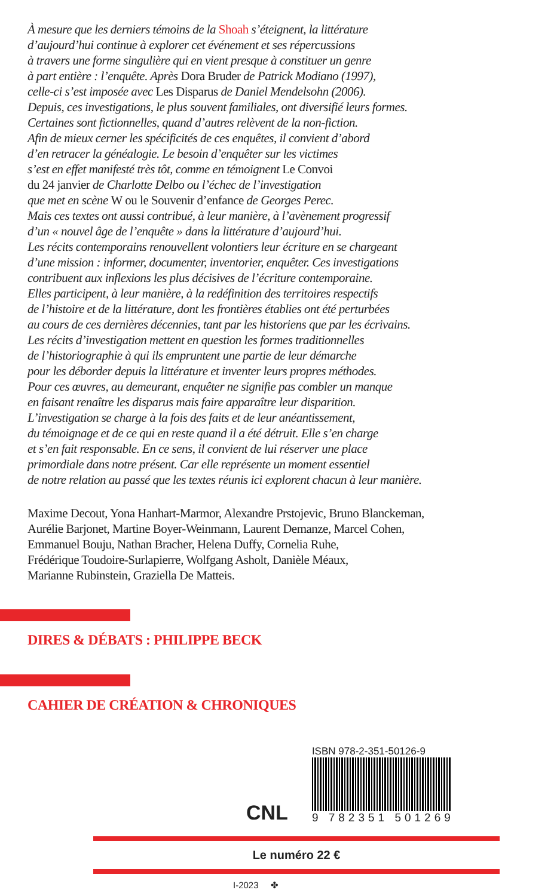À mesure que les derniers témoins de la Shoah s’éteignent, la littérature
d’aujourd’hui continue à explorer cet événement et ses répercussions
à travers une forme singulière qui en vient presque à constituer un genre
à part entière : l’enquête. Après Dora Bruder de Patrick Modiano (1997),
celle-ci s’est imposée avec Les Disparus de Daniel Mendelsohn (2006).
Depuis, ces investigations, le plus souvent familiales, ont diversifié leurs formes.
Certaines sont fictionnelles, quand d’autres relèvent de la non-fiction.
Afin de mieux cerner les spécificités de ces enquêtes, il convient d’abord
d’en retracer la généalogie. Le besoin d’enquêter sur les victimes
s’est en effet manifesté très tôt, comme en témoignent Le Convoi
du 24 janvier de Charlotte Delbo ou l’échec de l’investigation
que met en scène W ou le Souvenir d’enfance de Georges Perec.
Mais ces textes ont aussi contribué, à leur manière, à l’avènement progressif
d’un « nouvel âge de l’enquête » dans la littérature d’aujourd’hui.
Les récits contemporains renouvellent volontiers leur écriture en se chargeant
d’une mission : informer, documenter, inventorier, enquêter. Ces investigations
contribuent aux inflexions les plus décisives de l’écriture contemporaine.
Elles participent, à leur manière, à la redéfinition des territoires respectifs
de l’histoire et de la littérature, dont les frontières établies ont été perturbées
au cours de ces dernières décennies, tant par les historiens que par les écrivains.
Les récits d’investigation mettent en question les formes traditionnelles
de l’historiographie à qui ils empruntent une partie de leur démarche
pour les déborder depuis la littérature et inventer leurs propres méthodes.
Pour ces œuvres, au demeurant, enquêter ne signifie pas combler un manque
en faisant renaître les disparus mais faire apparaître leur disparition.
L’investigation se charge à la fois des faits et de leur anéantissement,
du témoignage et de ce qui en reste quand il a été détruit. Elle s’en charge
et s’en fait responsable. En ce sens, il convient de lui réserver une place
primordiale dans notre présent. Car elle représente un moment essentiel
de notre relation au passé que les textes réunis ici explorent chacun à leur manière.
Maxime Decout, Yona Hanhart-Marmor, Alexandre Prstojevic, Bruno Blanckeman,
Aurélie Barjonet, Martine Boyer-Weinmann, Laurent Demanze, Marcel Cohen,
Emmanuel Bouju, Nathan Bracher, Helena Duffy, Cornelia Ruhe,
Frédérique Toudoire-Surlapierre, Wolfgang Asholt, Danièle Méaux,
Marianne Rubinstein, Graziella De Matteis.
DIRES & DÉBATS : PHILIPPE BECK
CAHIER DE CRÉATION & CHRONIQUES
CNL
ISBN 978-2-351-50126-9
9 782351 501269
Le numéro 22 €
I-2023 ✤